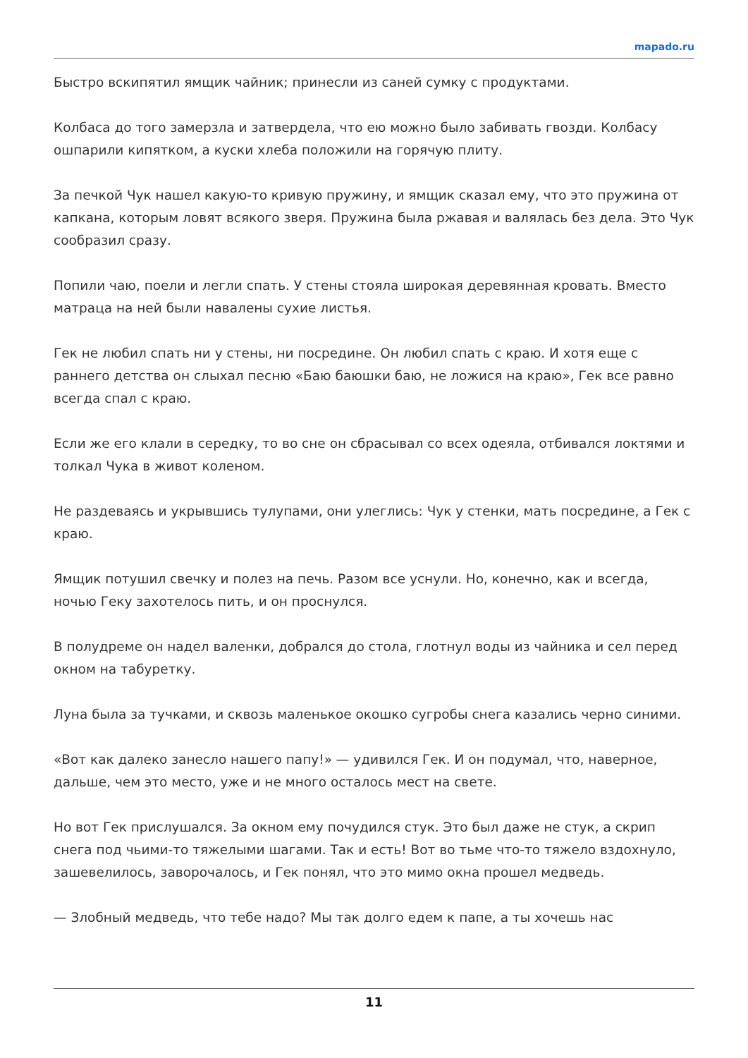mapado.ru
Быстро вскипятил ямщик чайник; принесли из саней сумку с продуктами.
Колбаса до того замерзла и затвердела, что ею можно было забивать гвозди. Колбасу ошпарили кипятком, а куски хлеба положили на горячую плиту.
За печкой Чук нашел какую-то кривую пружину, и ямщик сказал ему, что это пружина от капкана, которым ловят всякого зверя. Пружина была ржавая и валялась без дела. Это Чук сообразил сразу.
Попили чаю, поели и легли спать. У стены стояла широкая деревянная кровать. Вместо матраца на ней были навалены сухие листья.
Гек не любил спать ни у стены, ни посредине. Он любил спать с краю. И хотя еще с раннего детства он слыхал песню «Баю баюшки баю, не ложися на краю», Гек все равно всегда спал с краю.
Если же его клали в середку, то во сне он сбрасывал со всех одеяла, отбивался локтями и толкал Чука в живот коленом.
Не раздеваясь и укрывшись тулупами, они улеглись: Чук у стенки, мать посредине, а Гек с краю.
Ямщик потушил свечку и полез на печь. Разом все уснули. Но, конечно, как и всегда, ночью Геку захотелось пить, и он проснулся.
В полудреме он надел валенки, добрался до стола, глотнул воды из чайника и сел перед окном на табуретку.
Луна была за тучками, и сквозь маленькое окошко сугробы снега казались черно синими.
«Вот как далеко занесло нашего папу!» — удивился Гек. И он подумал, что, наверное, дальше, чем это место, уже и не много осталось мест на свете.
Но вот Гек прислушался. За окном ему почудился стук. Это был даже не стук, а скрип снега под чьими-то тяжелыми шагами. Так и есть! Вот во тьме что-то тяжело вздохнуло, зашевелилось, заворочалось, и Гек понял, что это мимо окна прошел медведь.
— Злобный медведь, что тебе надо? Мы так долго едем к папе, а ты хочешь нас
11